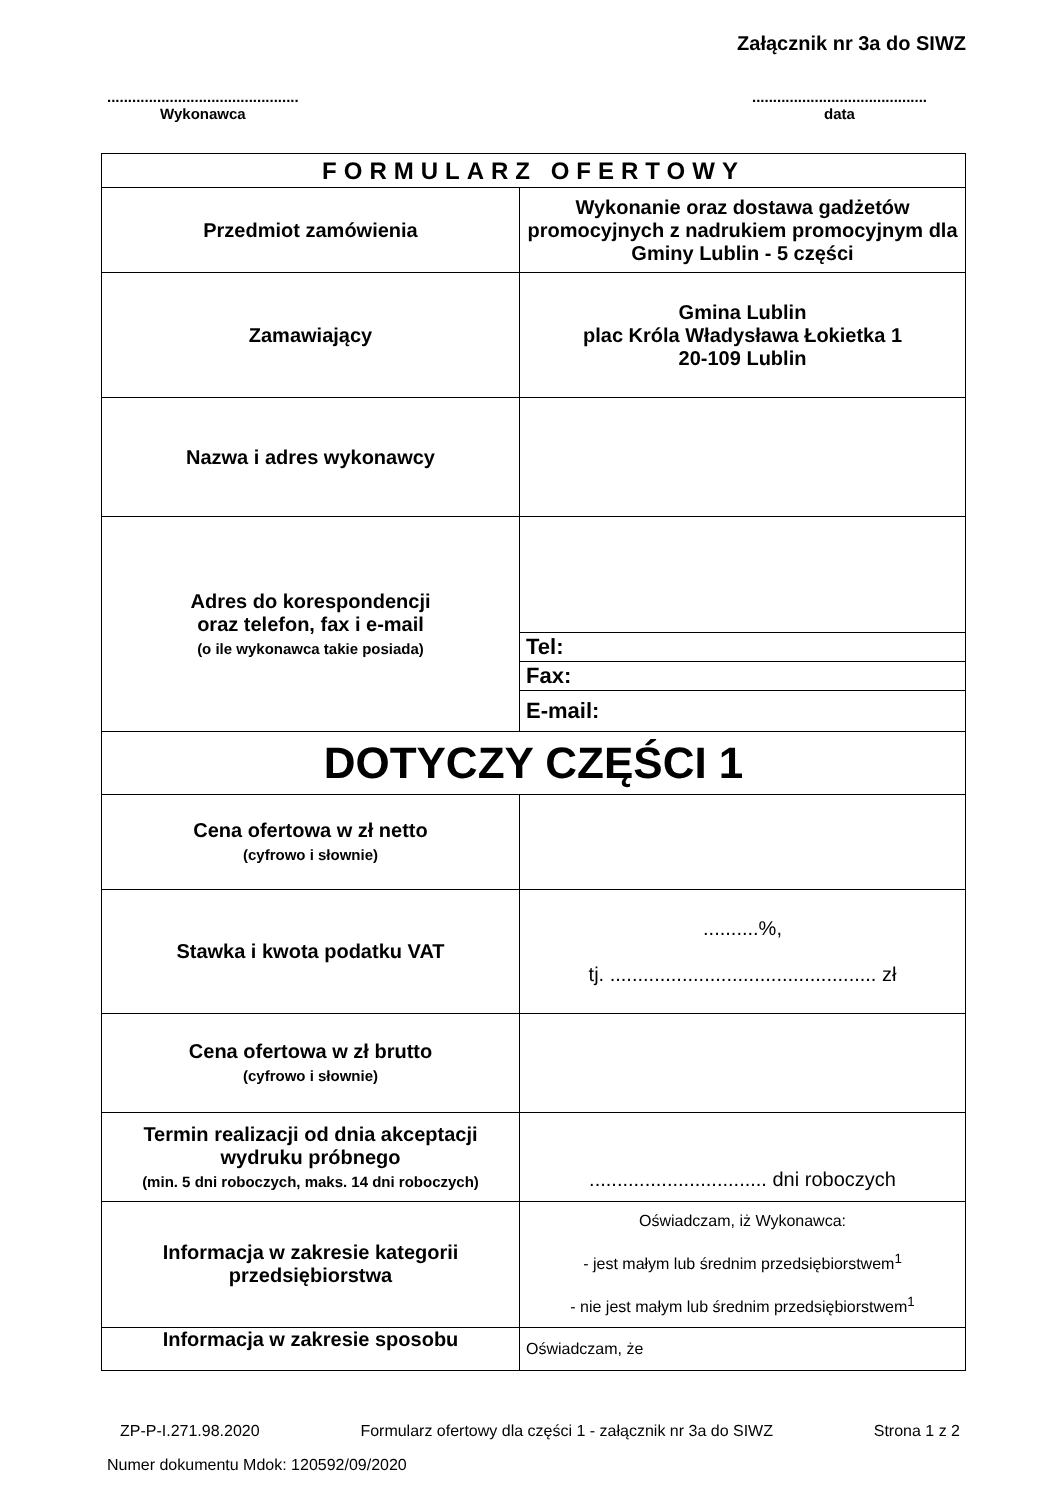Załącznik nr 3a do SIWZ
..............................................
Wykonawca
..........................................
data
| FORMULARZ OFERTOWY | |
| Przedmiot zamówienia | Wykonanie oraz dostawa gadżetów promocyjnych z nadrukiem promocyjnym dla Gminy Lublin - 5 części |
| Zamawiający | Gmina Lublin plac Króla Władysława Łokietka 1 20-109 Lublin |
| Nazwa i adres wykonawcy | |
| Adres do korespondencji oraz telefon, fax i e-mail (o ile wykonawca takie posiada) | |
| | Tel: |
| | Fax: |
| | E-mail: |
| DOTYCZY CZĘŚCI 1 | |
| Cena ofertowa w zł netto (cyfrowo i słownie) | |
| Stawka i kwota podatku VAT | ..........%, tj. ................................................ zł |
| Cena ofertowa w zł brutto (cyfrowo i słownie) | |
| Termin realizacji od dnia akceptacji wydruku próbnego (min. 5 dni roboczych, maks. 14 dni roboczych) | ................................ dni roboczych |
| Informacja w zakresie kategorii przedsiębiorstwa | Oświadczam, iż Wykonawca: - jest małym lub średnim przedsiębiorstwem<sup>1</sup> - nie jest małym lub średnim przedsiębiorstwem<sup>1</sup> |
| Informacja w zakresie sposobu | Oświadczam, że |
ZP-P-I.271.98.2020 Formularz ofertowy dla części 1 - załącznik nr 3a do SIWZ Strona 1 z 2
Numer dokumentu Mdok: 120592/09/2020